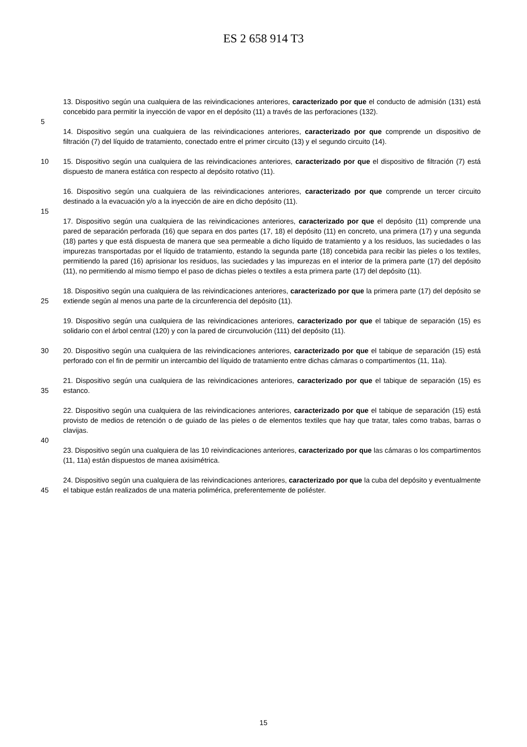ES 2 658 914 T3
13. Dispositivo según una cualquiera de las reivindicaciones anteriores, caracterizado por que el conducto de admisión (131) está concebido para permitir la inyección de vapor en el depósito (11) a través de las perforaciones (132).
5
14. Dispositivo según una cualquiera de las reivindicaciones anteriores, caracterizado por que comprende un dispositivo de filtración (7) del líquido de tratamiento, conectado entre el primer circuito (13) y el segundo circuito (14).
10 15. Dispositivo según una cualquiera de las reivindicaciones anteriores, caracterizado por que el dispositivo de filtración (7) está dispuesto de manera estática con respecto al depósito rotativo (11).
16. Dispositivo según una cualquiera de las reivindicaciones anteriores, caracterizado por que comprende un tercer circuito destinado a la evacuación y/o a la inyección de aire en dicho depósito (11).
15
17. Dispositivo según una cualquiera de las reivindicaciones anteriores, caracterizado por que el depósito (11) comprende una pared de separación perforada (16) que separa en dos partes (17, 18) el depósito (11) en concreto, una primera (17) y una segunda (18) partes y que está dispuesta de manera que sea permeable a dicho líquido de tratamiento y a los residuos, las suciedades o las impurezas transportadas por el líquido de tratamiento, estando la segunda parte (18) concebida para recibir las pieles o los textiles, permitiendo la pared (16) aprisionar los residuos, las suciedades y las impurezas en el interior de la primera parte (17) del depósito (11), no permitiendo al mismo tiempo el paso de dichas pieles o textiles a esta primera parte (17) del depósito (11).
25 18. Dispositivo según una cualquiera de las reivindicaciones anteriores, caracterizado por que la primera parte (17) del depósito se extiende según al menos una parte de la circunferencia del depósito (11).
19. Dispositivo según una cualquiera de las reivindicaciones anteriores, caracterizado por que el tabique de separación (15) es solidario con el árbol central (120) y con la pared de circunvolución (111) del depósito (11).
30 20. Dispositivo según una cualquiera de las reivindicaciones anteriores, caracterizado por que el tabique de separación (15) está perforado con el fin de permitir un intercambio del líquido de tratamiento entre dichas cámaras o compartimentos (11, 11a).
35 21. Dispositivo según una cualquiera de las reivindicaciones anteriores, caracterizado por que el tabique de separación (15) es estanco.
22. Dispositivo según una cualquiera de las reivindicaciones anteriores, caracterizado por que el tabique de separación (15) está provisto de medios de retención o de guiado de las pieles o de elementos textiles que hay que tratar, tales como trabas, barras o clavijas.
40
23. Dispositivo según una cualquiera de las 10 reivindicaciones anteriores, caracterizado por que las cámaras o los compartimentos (11, 11a) están dispuestos de manea axisimétrica.
45 24. Dispositivo según una cualquiera de las reivindicaciones anteriores, caracterizado por que la cuba del depósito y eventualmente el tabique están realizados de una materia polimérica, preferentemente de poliéster.
15